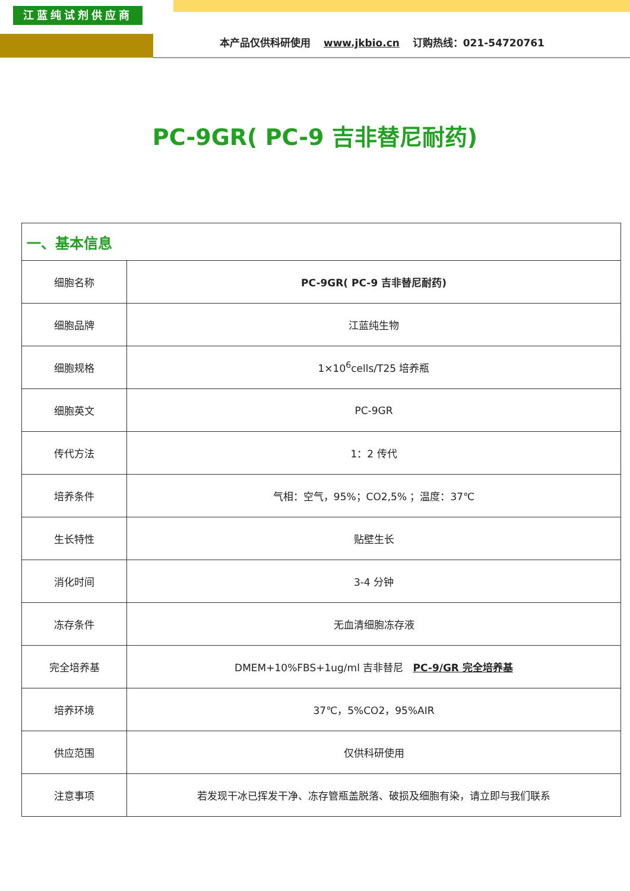江蓝纯试剂供应商
本产品仅供科研使用 www.jkbio.cn 订购热线：021-54720761
PC-9GR( PC-9 吉非替尼耐药)
| 一、基本信息 | |
| 细胞名称 | PC-9GR( PC-9 吉非替尼耐药) |
| 细胞品牌 | 江蓝纯生物 |
| 细胞规格 | 1×10<sup>6</sup>cells/T25 培养瓶 |
| 细胞英文 | PC-9GR |
| 传代方法 | 1：2 传代 |
| 培养条件 | 气相：空气，95%；CO2,5% ；温度：37℃ |
| 生长特性 | 贴壁生长 |
| 消化时间 | 3-4 分钟 |
| 冻存条件 | 无血清细胞冻存液 |
| 完全培养基 | DMEM+10%FBS+1ug/ml 吉非替尼 PC-9/GR 完全培养基 |
| 培养环境 | 37℃，5%CO2，95%AIR |
| 供应范围 | 仅供科研使用 |
| 注意事项 | 若发现干冰已挥发干净、冻存管瓶盖脱落、破损及细胞有染，请立即与我们联系 |